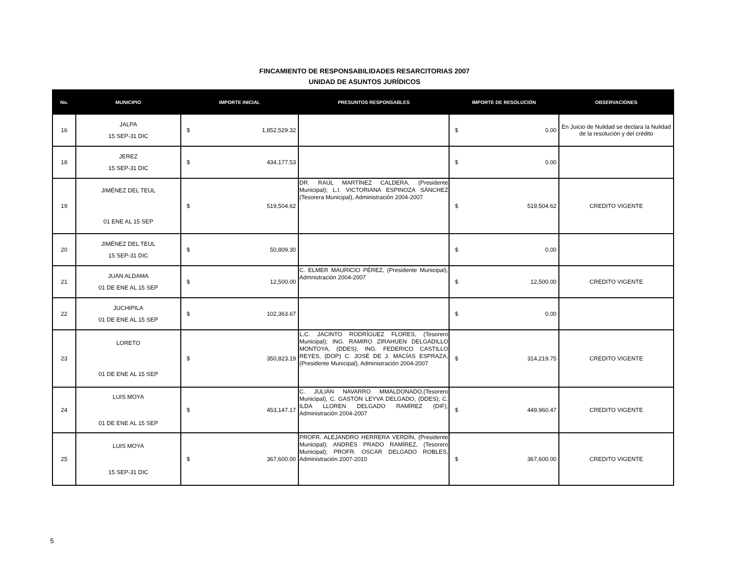FINCAMIENTO DE RESPONSABILIDADES RESARCITORIAS 2007
UNIDAD DE ASUNTOS JURÍDICOS
| No. | MUNICIPIO | IMPORTE INICIAL | PRESUNTOS RESPONSABLES | IMPORTE DE RESOLUCIÓN | OBSERVACIONES |
| --- | --- | --- | --- | --- | --- |
| 16 | JALPA 15 SEP-31 DIC | $ 1,852,529.32 | | $ 0.00 | En Juicio de Nulidad se declara la Nulidad de la resolución y del crédito |
| 18 | JEREZ 15 SEP-31 DIC | $ 434,177.53 | | $ 0.00 | |
| 19 | JIMÉNEZ DEL TEUL 01 ENE AL 15 SEP | $ 519,504.62 | DR. RAÚL MARTÍNEZ CALDERA, (Presidente Municipal); L.I. VICTORIANA ESPINOZA SÁNCHEZ (Tesorera Municipal), Administración 2004-2007 | $ 519,504.62 | CREDITO VIGENTE |
| 20 | JIMÉNEZ DEL TEUL 15 SEP-31 DIC | $ 50,809.30 | | $ 0.00 | |
| 21 | JUAN ALDAMA 01 DE ENE AL 15 SEP | $ 12,500.00 | C. ELMER MAURICIO PÉREZ, (Presidente Municipal), Admnistración 2004-2007 | $ 12,500.00 | CREDITO VIGENTE |
| 22 | JUCHIPILA 01 DE ENE AL 15 SEP | $ 102,363.67 | | $ 0.00 | |
| 23 | LORETO 01 DE ENE AL 15 SEP | $ 350,823.19 | L.C. JACINTO RODRÍGUEZ FLORES, (Tesorero Municipal); ING. RAMIRO ZIRAHUEN DELGADILLO MONTOYA, (DDES), ING. FEDERICO CASTILLO REYES, (DOP) C. JOSÉ DE J. MACÍAS ESPRAZA, (Presidente Municipal), Administración 2004-2007 | $ 314,219.75 | CREDITO VIGENTE |
| 24 | LUIS MOYA 01 DE ENE AL 15 SEP | $ 453,147.17 | C. JULIÁN NAVARRO MMALDONADO,(Tesorero Municipal), C. GASTÓN LEYVA DELGADO, (DDES); C. ILDA LLOREN DELGADO RAMÍREZ (DIF), Administración 2004-2007 | $ 449,960.47 | CREDITO VIGENTE |
| 25 | LUIS MOYA 15 SEP-31 DIC | $ 367,600.00 | PROFR. ALEJANDRO HERRERA VERDÍN, (Presidente Municipal); ANDRÉS PRADO RAMÍREZ, (Tesorero Municipal); PROFR. OSCAR DELGADO ROBLES, Administración 2007-2010 | $ 367,600.00 | CREDITO VIGENTE |
5